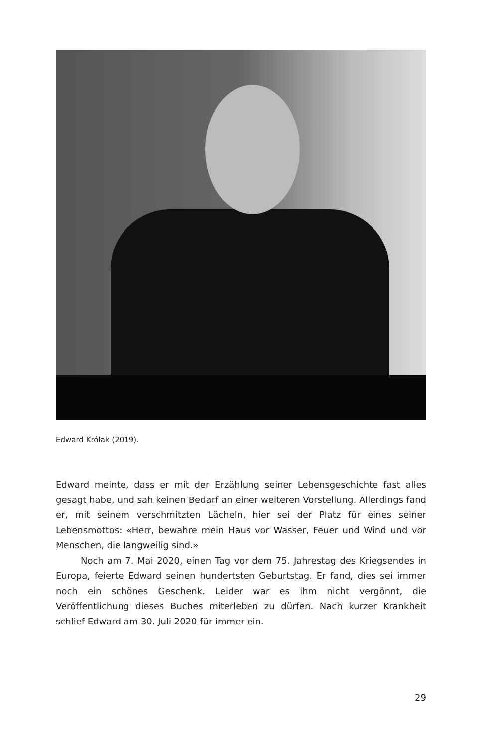Edward Królak (2019).
Edward meinte, dass er mit der Erzählung seiner Lebensgeschichte fast alles gesagt habe, und sah keinen Bedarf an einer weiteren Vorstellung. Allerdings fand er, mit seinem verschmitzten Lächeln, hier sei der Platz für eines seiner Lebensmottos: «Herr, bewahre mein Haus vor Wasser, Feuer und Wind und vor Menschen, die langweilig sind.»
Noch am 7. Mai 2020, einen Tag vor dem 75. Jahrestag des Kriegsendes in Europa, feierte Edward seinen hundertsten Geburtstag. Er fand, dies sei immer noch ein schönes Geschenk. Leider war es ihm nicht vergönnt, die Veröffentlichung dieses Buches miterleben zu dürfen. Nach kurzer Krankheit schlief Edward am 30. Juli 2020 für immer ein.
29